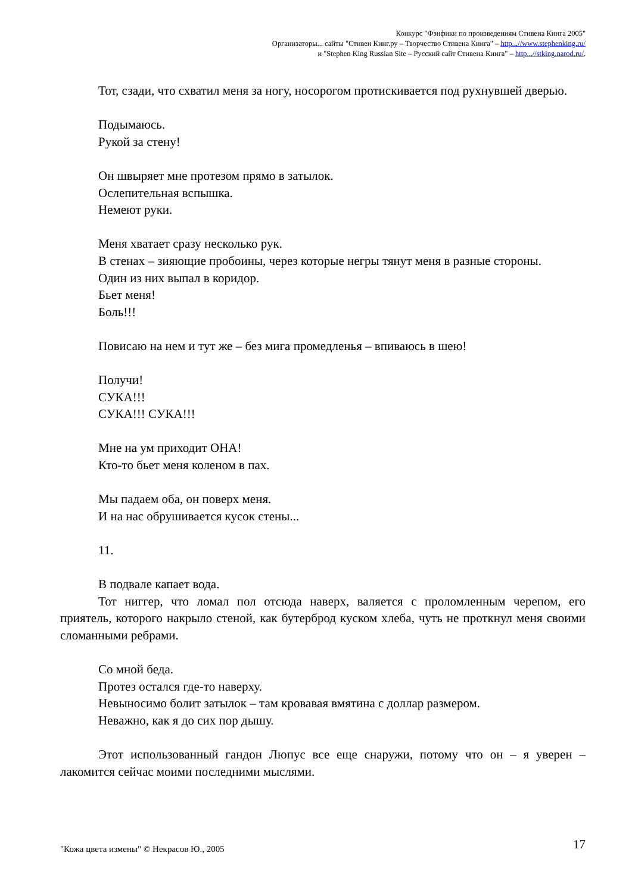Конкурс "Фэнфики по произведениям Стивена Кинга 2005"
Организаторы... сайты "Стивен Кинг.ру – Творчество Стивена Кинга" – http...//www.stephenking.ru/
и "Stephen King Russian Site – Русский сайт Стивена Кинга" – http...//stking.narod.ru/.
Тот, сзади, что схватил меня за ногу, носорогом протискивается под рухнувшей дверью.
Подымаюсь.
Рукой за стену!
Он швыряет мне протезом прямо в затылок.
Ослепительная вспышка.
Немеют руки.
Меня хватает сразу несколько рук.
В стенах – зияющие пробоины, через которые негры тянут меня в разные стороны.
Один из них выпал в коридор.
Бьет меня!
Боль!!!
Повисаю на нем и тут же – без мига промедленья – впиваюсь в шею!
Получи!
СУКА!!!
СУКА!!! СУКА!!!
Мне на ум приходит ОНА!
Кто-то бьет меня коленом в пах.
Мы падаем оба, он поверх меня.
И на нас обрушивается кусок стены...
11.
В подвале капает вода.
Тот ниггер, что ломал пол отсюда наверх, валяется с проломленным черепом, его приятель, которого накрыло стеной, как бутерброд куском хлеба, чуть не проткнул меня своими сломанными ребрами.
Со мной беда.
Протез остался где-то наверху.
Невыносимо болит затылок – там кровавая вмятина с доллар размером.
Неважно, как я до сих пор дышу.
Этот использованный гандон Люпус все еще снаружи, потому что он – я уверен – лакомится сейчас моими последними мыслями.
17 "Кожа цвета измены" © Некрасов Ю., 2005